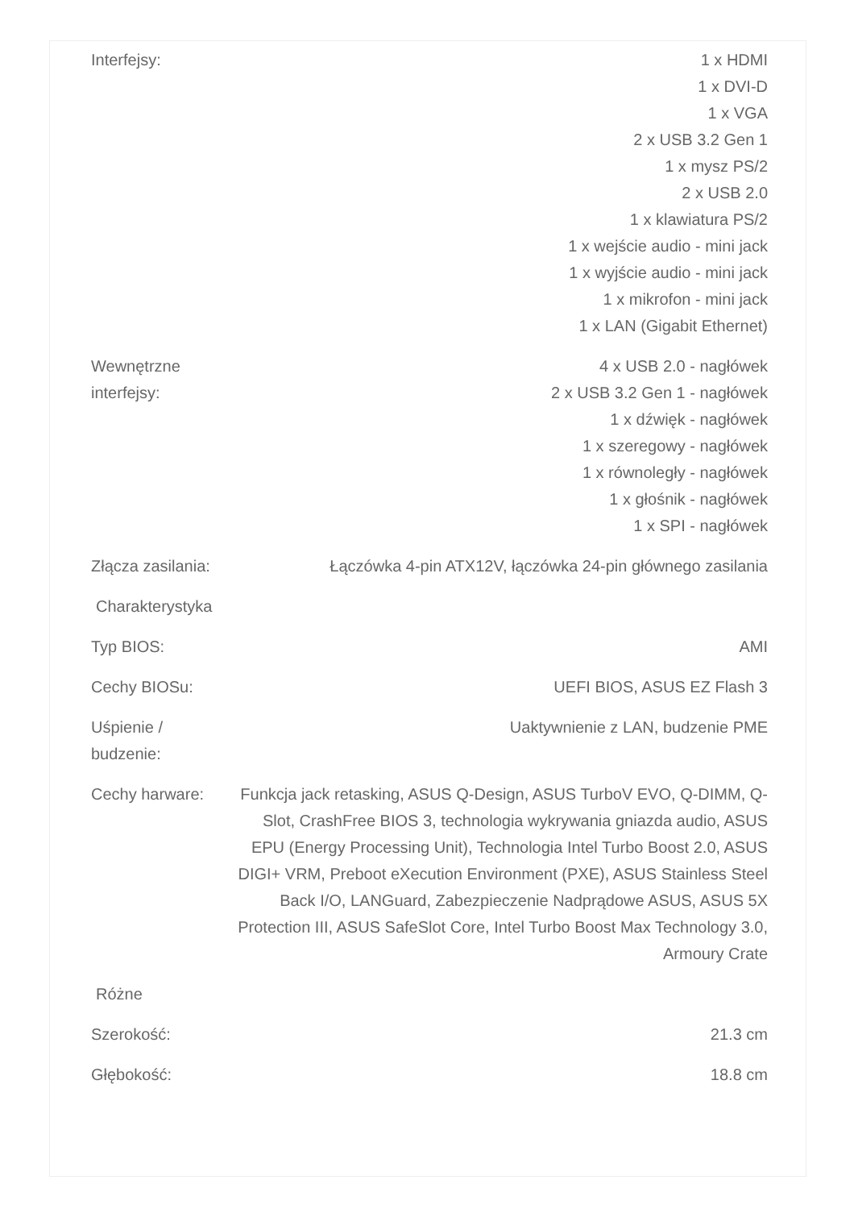| Interfejsy: | 1 x HDMI 1 x DVI-D 1 x VGA 2 x USB 3.2 Gen 1 1 x mysz PS/2 2 x USB 2.0 1 x klawiatura PS/2 1 x wejście audio - mini jack 1 x wyjście audio - mini jack 1 x mikrofon - mini jack 1 x LAN (Gigabit Ethernet) |
| Wewnętrzne interfejsy: | 4 x USB 2.0 - nagłówek 2 x USB 3.2 Gen 1 - nagłówek 1 x dźwięk - nagłówek 1 x szeregowy - nagłówek 1 x równoległy - nagłówek 1 x głośnik - nagłówek 1 x SPI - nagłówek |
| Złącza zasilania: | Łączówka 4-pin ATX12V, łączówka 24-pin głównego zasilania |
| Charakterystyka | |
| Typ BIOS: | AMI |
| Cechy BIOSu: | UEFI BIOS, ASUS EZ Flash 3 |
| Uśpienie / budzenie: | Uaktywnienie z LAN, budzenie PME |
| Cechy harware: | Funkcja jack retasking, ASUS Q-Design, ASUS TurboV EVO, Q-DIMM, Q-Slot, CrashFree BIOS 3, technologia wykrywania gniazda audio, ASUS EPU (Energy Processing Unit), Technologia Intel Turbo Boost 2.0, ASUS DIGI+ VRM, Preboot eXecution Environment (PXE), ASUS Stainless Steel Back I/O, LANGuard, Zabezpieczenie Nadprądowe ASUS, ASUS 5X Protection III, ASUS SafeSlot Core, Intel Turbo Boost Max Technology 3.0, Armoury Crate |
| Różne | |
| Szerokość: | 21.3 cm |
| Głębokość: | 18.8 cm |